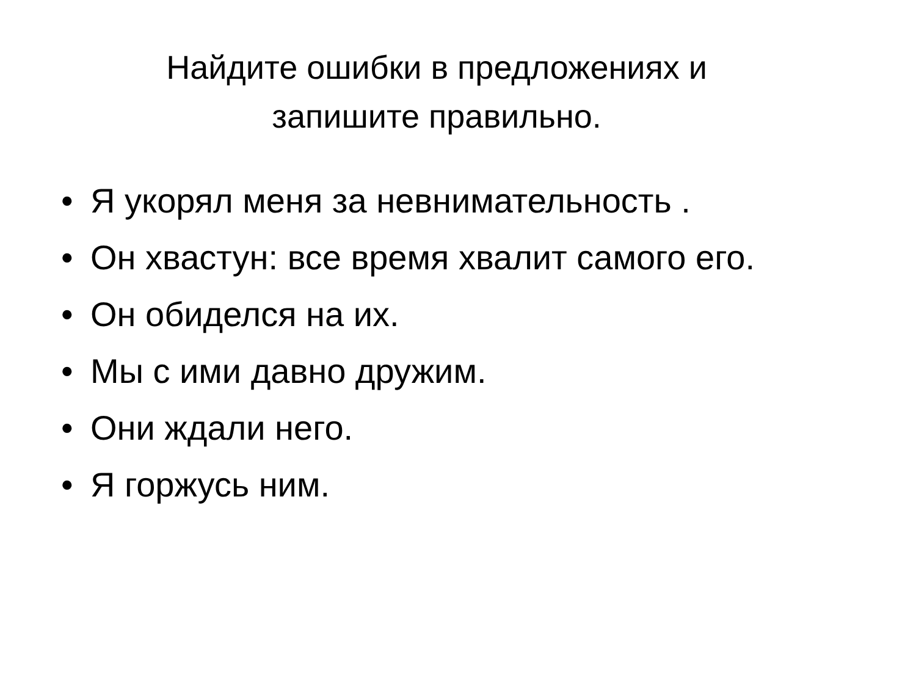Найдите ошибки в предложениях и
запишите правильно.
• Я укорял меня за невнимательность .
• Он хвастун: все время хвалит самого его.
• Он обиделся на их.
• Мы с ими давно дружим.
• Они ждали него.
• Я горжусь ним.